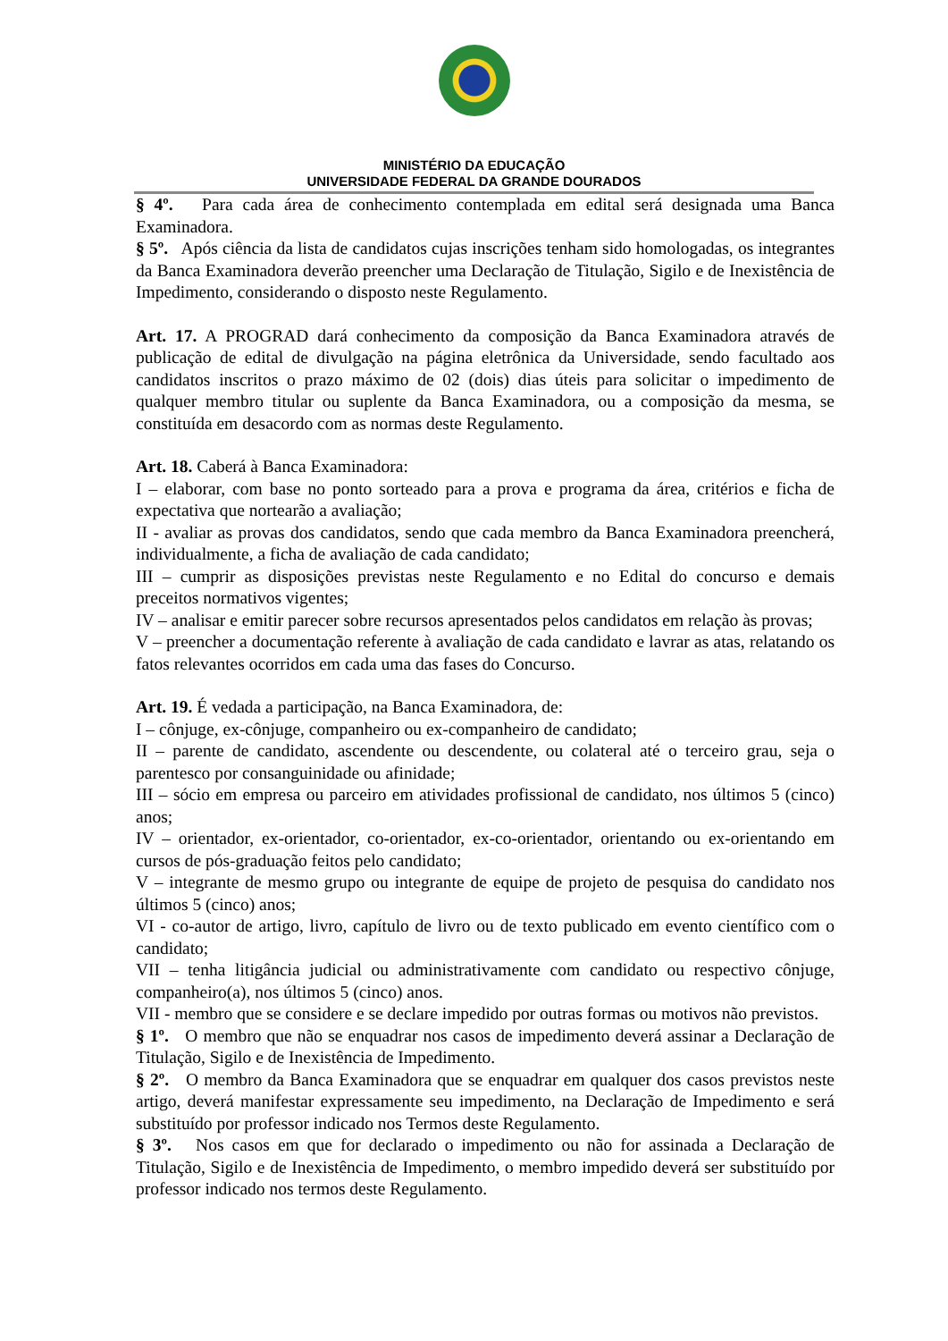MINISTÉRIO DA EDUCAÇÃO
UNIVERSIDADE FEDERAL DA GRANDE DOURADOS
§ 4º. Para cada área de conhecimento contemplada em edital será designada uma Banca Examinadora.
§ 5º. Após ciência da lista de candidatos cujas inscrições tenham sido homologadas, os integrantes da Banca Examinadora deverão preencher uma Declaração de Titulação, Sigilo e de Inexistência de Impedimento, considerando o disposto neste Regulamento.
Art. 17. A PROGRAD dará conhecimento da composição da Banca Examinadora através de publicação de edital de divulgação na página eletrônica da Universidade, sendo facultado aos candidatos inscritos o prazo máximo de 02 (dois) dias úteis para solicitar o impedimento de qualquer membro titular ou suplente da Banca Examinadora, ou a composição da mesma, se constituída em desacordo com as normas deste Regulamento.
Art. 18. Caberá à Banca Examinadora:
I – elaborar, com base no ponto sorteado para a prova e programa da área, critérios e ficha de expectativa que nortearão a avaliação;
II - avaliar as provas dos candidatos, sendo que cada membro da Banca Examinadora preencherá, individualmente, a ficha de avaliação de cada candidato;
III – cumprir as disposições previstas neste Regulamento e no Edital do concurso e demais preceitos normativos vigentes;
IV – analisar e emitir parecer sobre recursos apresentados pelos candidatos em relação às provas;
V – preencher a documentação referente à avaliação de cada candidato e lavrar as atas, relatando os fatos relevantes ocorridos em cada uma das fases do Concurso.
Art. 19. É vedada a participação, na Banca Examinadora, de:
I – cônjuge, ex-cônjuge, companheiro ou ex-companheiro de candidato;
II – parente de candidato, ascendente ou descendente, ou colateral até o terceiro grau, seja o parentesco por consanguinidade ou afinidade;
III – sócio em empresa ou parceiro em atividades profissional de candidato, nos últimos 5 (cinco) anos;
IV – orientador, ex-orientador, co-orientador, ex-co-orientador, orientando ou ex-orientando em cursos de pós-graduação feitos pelo candidato;
V – integrante de mesmo grupo ou integrante de equipe de projeto de pesquisa do candidato nos últimos 5 (cinco) anos;
VI - co-autor de artigo, livro, capítulo de livro ou de texto publicado em evento científico com o candidato;
VII – tenha litigância judicial ou administrativamente com candidato ou respectivo cônjuge, companheiro(a), nos últimos 5 (cinco) anos.
VII - membro que se considere e se declare impedido por outras formas ou motivos não previstos.
§ 1º. O membro que não se enquadrar nos casos de impedimento deverá assinar a Declaração de Titulação, Sigilo e de Inexistência de Impedimento.
§ 2º. O membro da Banca Examinadora que se enquadrar em qualquer dos casos previstos neste artigo, deverá manifestar expressamente seu impedimento, na Declaração de Impedimento e será substituído por professor indicado nos Termos deste Regulamento.
§ 3º. Nos casos em que for declarado o impedimento ou não for assinada a Declaração de Titulação, Sigilo e de Inexistência de Impedimento, o membro impedido deverá ser substituído por professor indicado nos termos deste Regulamento.